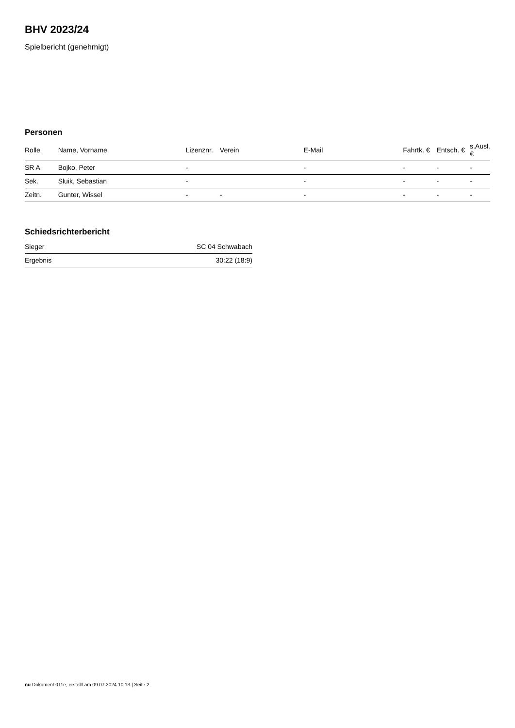BHV 2023/24
Spielbericht (genehmigt)
Personen
| Rolle | Name, Vorname | Lizenznr. | Verein | E-Mail | Fahrtk. € | Entsch. € | s.Ausl. € |
| --- | --- | --- | --- | --- | --- | --- | --- |
| SR A | Bojko, Peter | - | | - | - | - | - |
| Sek. | Sluik, Sebastian | - | | - | - | - | - |
| Zeitn. | Gunter, Wissel | - | - | - | - | - | - |
Schiedsrichterbericht
| Sieger | SC 04 Schwabach |
| Ergebnis | 30:22 (18:9) |
nu.Dokument 011e, erstellt am 09.07.2024 10:13 | Seite 2